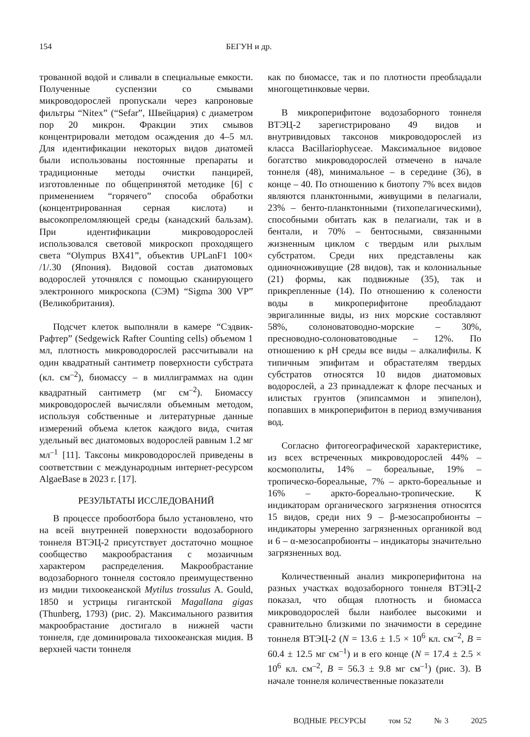154 БЕГУН и др.
трованной водой и сливали в специальные емкости. Полученные суспензии со смывами микроводорослей пропускали через капроновые фильтры “Nitex” (“Sefar”, Швейцария) с диаметром пор 20 микрон. Фракции этих смывов концентрировали методом осаждения до 4–5 мл. Для идентификации некоторых видов диатомей были использованы постоянные препараты и традиционные методы очистки панцирей, изготовленные по общепринятой методике [6] с применением “горячего” способа обработки (концентрированная серная кислота) и высокопреломляющей среды (канадский бальзам). При идентификации микроводорослей использовался световой микроскоп проходящего света “Olympus BX41”, объектив UPLanF1 100× /1/.30 (Япония). Видовой состав диатомовых водорослей уточнялся с помощью сканирующего электронного микроскопа (СЭМ) “Sigma 300 VP” (Великобритания).
Подсчет клеток выполняли в камере “Сэдвик-Рафтер” (Sedgewick Rafter Counting cells) объемом 1 мл, плотность микроводорослей рассчитывали на один квадратный сантиметр поверхности субстрата (кл. см<sup>–2</sup>), биомассу – в миллиграммах на один квадратный сантиметр (мг см<sup>–2</sup>). Биомассу микроводорослей вычисляли объемным методом, используя собственные и литературные данные измерений объема клеток каждого вида, считая удельный вес диатомовых водорослей равным 1.2 мг мл<sup>–1</sup> [11]. Таксоны микроводорослей приведены в соответствии с международным интернет-ресурсом AlgaeBase в 2023 г. [17].
РЕЗУЛЬТАТЫ ИССЛЕДОВАНИЙ
В процессе пробоотбора было установлено, что на всей внутренней поверхности водозаборного тоннеля ВТЭЦ-2 присутствует достаточно мощное сообщество макрообрастания с мозаичным характером распределения. Макрообрастание водозаборного тоннеля состояло преимущественно из мидии тихоокеанской Mytilus trossulus A. Gould, 1850 и устрицы гигантской Magallana gigas (Thunberg, 1793) (рис. 2). Максимального развития макрообрастание достигало в нижней части тоннеля, где доминировала тихоокеанская мидия. В верхней части тоннеля
как по биомассе, так и по плотности преобладали многощетинковые черви.
В микроперифитоне водозаборного тоннеля ВТЭЦ-2 зарегистрировано 49 видов и внутривидовых таксонов микроводорослей из класса Bacillariophyceae. Максимальное видовое богатство микроводорослей отмечено в начале тоннеля (48), минимальное – в середине (36), в конце – 40. По отношению к биотопу 7% всех видов являются планктонными, живущими в пелагиали, 23% – бенто-планктонными (тихопелагическими), способными обитать как в пелагиали, так и в бентали, и 70% – бентосными, связанными жизненным циклом с твердым или рыхлым субстратом. Среди них представлены как одиночноживущие (28 видов), так и колониальные (21) формы, как подвижные (35), так и прикрепленные (14). По отношению к солености воды в микроперифитоне преобладают эвригалинные виды, из них морские составляют 58%, солоноватоводно-морские – 30%, пресноводно-солоноватоводные – 12%. По отношению к pH среды все виды – алкалифилы. К типичным эпифитам и обрастателям твердых субстратов относятся 10 видов диатомовых водорослей, а 23 принадлежат к флоре песчаных и илистых грунтов (эпипсаммон и эпипелон), попавших в микроперифитон в период взмучивания вод.
Согласно фитогеографической характеристике, из всех встреченных микроводорослей 44% – космополиты, 14% – бореальные, 19% – тропическо-бореальные, 7% – аркто-бореальные и 16% – аркто-бореально-тропические. К индикаторам органического загрязнения относятся 15 видов, среди них 9 – β-мезосапробионты – индикаторы умеренно загрязненных органикой вод и 6 – α-мезосапробионты – индикаторы значительно загрязненных вод.
Количественный анализ микроперифитона на разных участках водозаборного тоннеля ВТЭЦ-2 показал, что общая плотность и биомасса микроводорослей были наиболее высокими и сравнительно близкими по значимости в середине тоннеля ВТЭЦ-2 (N = 13.6 ± 1.5 × 10<sup>6</sup> кл. см<sup>–2</sup>, B = 60.4 ± 12.5 мг см<sup>–1</sup>) и в его конце (N = 17.4 ± 2.5 × 10<sup>6</sup> кл. см<sup>–2</sup>, B = 56.3 ± 9.8 мг см<sup>–1</sup>) (рис. 3). В начале тоннеля количественные показатели
ВОДНЫЕ РЕСУРСЫ том 52 № 3 2025